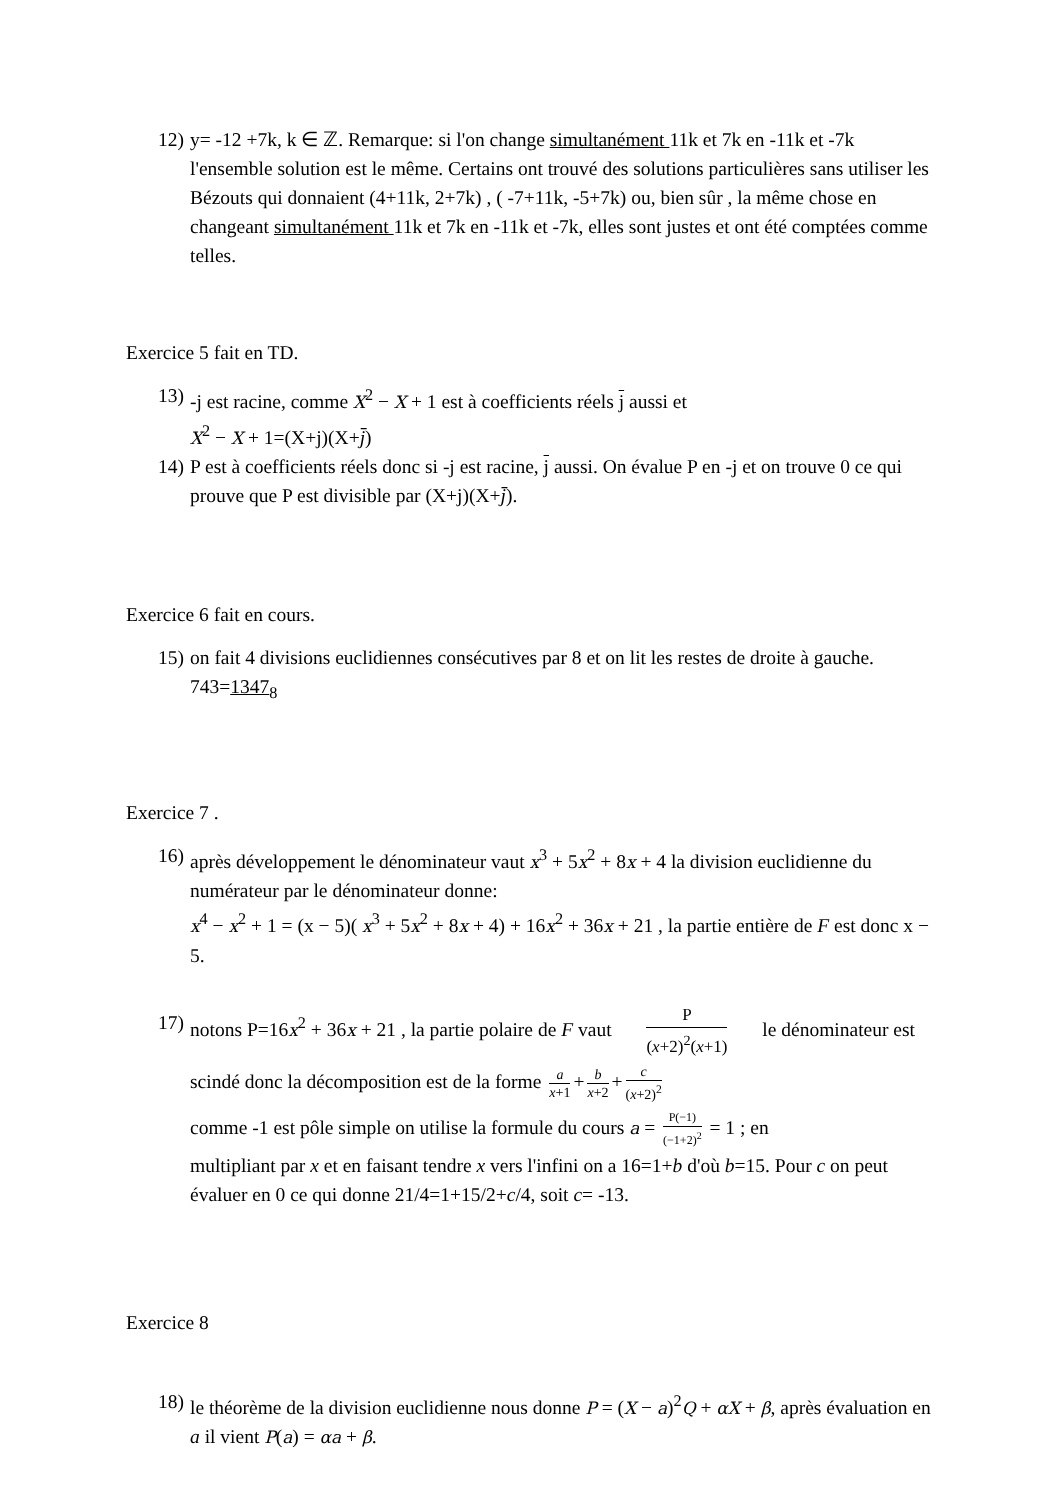12)
y= -12 +7k, k ∈ ℤ. Remarque: si l'on change simultanément 11k et 7k en -11k et -7k l'ensemble solution est le même. Certains ont trouvé des solutions particulières sans utiliser les Bézouts qui donnaient (4+11k, 2+7k) , ( -7+11k, -5+7k) ou, bien sûr , la même chose en changeant simultanément 11k et 7k en -11k et -7k, elles sont justes et ont été comptées comme telles.
Exercice 5 fait en TD.
13)
-j est racine, comme X<sup>2</sup> − X + 1 est à coefficients réels j aussi et
X<sup>2</sup> − X + 1=(X+j)(X+j̄)
14)
P est à coefficients réels donc si -j est racine, j aussi. On évalue P en -j et on trouve 0 ce qui prouve que P est divisible par (X+j)(X+j̄).
Exercice 6 fait en cours.
15)
on fait 4 divisions euclidiennes consécutives par 8 et on lit les restes de droite à gauche. 743=1347<sub>8</sub>
Exercice 7 .
16)
après développement le dénominateur vaut x<sup>3</sup> + 5x<sup>2</sup> + 8x + 4 la division euclidienne du numérateur par le dénominateur donne:
x<sup>4</sup> − x<sup>2</sup> + 1 = (x − 5)( x<sup>3</sup> + 5x<sup>2</sup> + 8x + 4) + 16x<sup>2</sup> + 36x + 21 , la partie entière de F est donc x − 5.
17)
notons P=16x<sup>2</sup> + 36x + 21 , la partie polaire de F vaut P (x+2)<sup>2</sup>(x+1) le dénominateur est scindé donc la décomposition est de la forme a x+1 + b x+2 + c (x+2)<sup>2</sup>
comme -1 est pôle simple on utilise la formule du cours a = P(−1) (−1+2)<sup>2</sup> = 1 ; en
multipliant par x et en faisant tendre x vers l'infini on a 16=1+b d'où b=15. Pour c on peut évaluer en 0 ce qui donne 21/4=1+15/2+c/4, soit c= -13.
Exercice 8
18)
le théorème de la division euclidienne nous donne P = (X − a)<sup>2</sup>Q + αX + β, après évaluation en a il vient P(a) = αa + β.